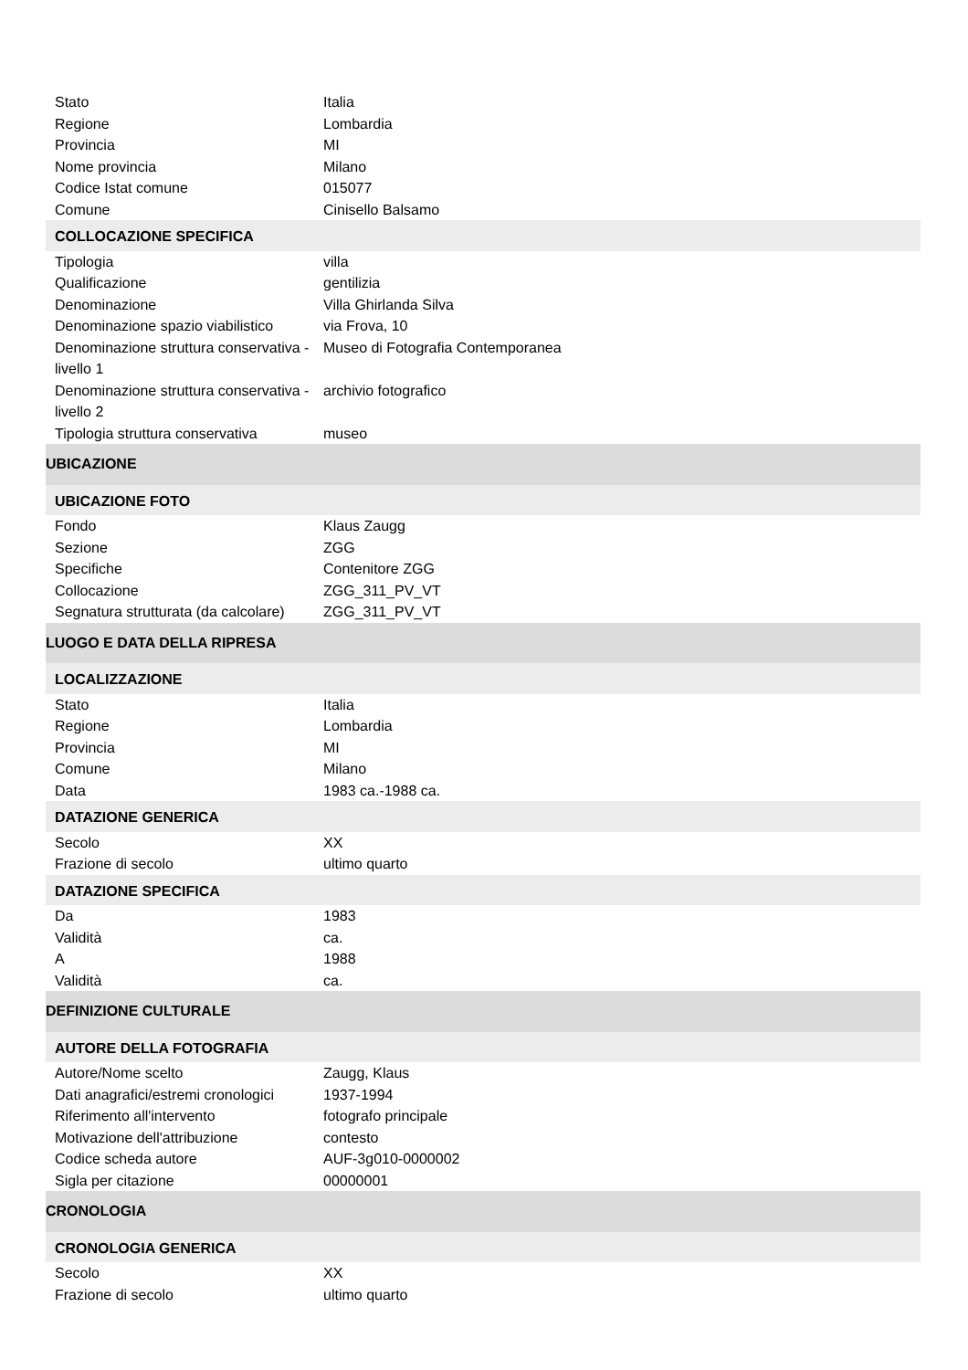| Stato | Italia |
| Regione | Lombardia |
| Provincia | MI |
| Nome provincia | Milano |
| Codice Istat comune | 015077 |
| Comune | Cinisello Balsamo |
| COLLOCAZIONE SPECIFICA | |
| Tipologia | villa |
| Qualificazione | gentilizia |
| Denominazione | Villa Ghirlanda Silva |
| Denominazione spazio viabilistico | via Frova, 10 |
| Denominazione struttura conservativa - livello 1 | Museo di Fotografia Contemporanea |
| Denominazione struttura conservativa - livello 2 | archivio fotografico |
| Tipologia struttura conservativa | museo |
| UBICAZIONE | |
| UBICAZIONE FOTO | |
| Fondo | Klaus Zaugg |
| Sezione | ZGG |
| Specifiche | Contenitore ZGG |
| Collocazione | ZGG_311_PV_VT |
| Segnatura strutturata (da calcolare) | ZGG_311_PV_VT |
| LUOGO E DATA DELLA RIPRESA | |
| LOCALIZZAZIONE | |
| Stato | Italia |
| Regione | Lombardia |
| Provincia | MI |
| Comune | Milano |
| Data | 1983 ca.-1988 ca. |
| DATAZIONE GENERICA | |
| Secolo | XX |
| Frazione di secolo | ultimo quarto |
| DATAZIONE SPECIFICA | |
| Da | 1983 |
| Validità | ca. |
| A | 1988 |
| Validità | ca. |
| DEFINIZIONE CULTURALE | |
| AUTORE DELLA FOTOGRAFIA | |
| Autore/Nome scelto | Zaugg, Klaus |
| Dati anagrafici/estremi cronologici | 1937-1994 |
| Riferimento all'intervento | fotografo principale |
| Motivazione dell'attribuzione | contesto |
| Codice scheda autore | AUF-3g010-0000002 |
| Sigla per citazione | 00000001 |
| CRONOLOGIA | |
| CRONOLOGIA GENERICA | |
| Secolo | XX |
| Frazione di secolo | ultimo quarto |